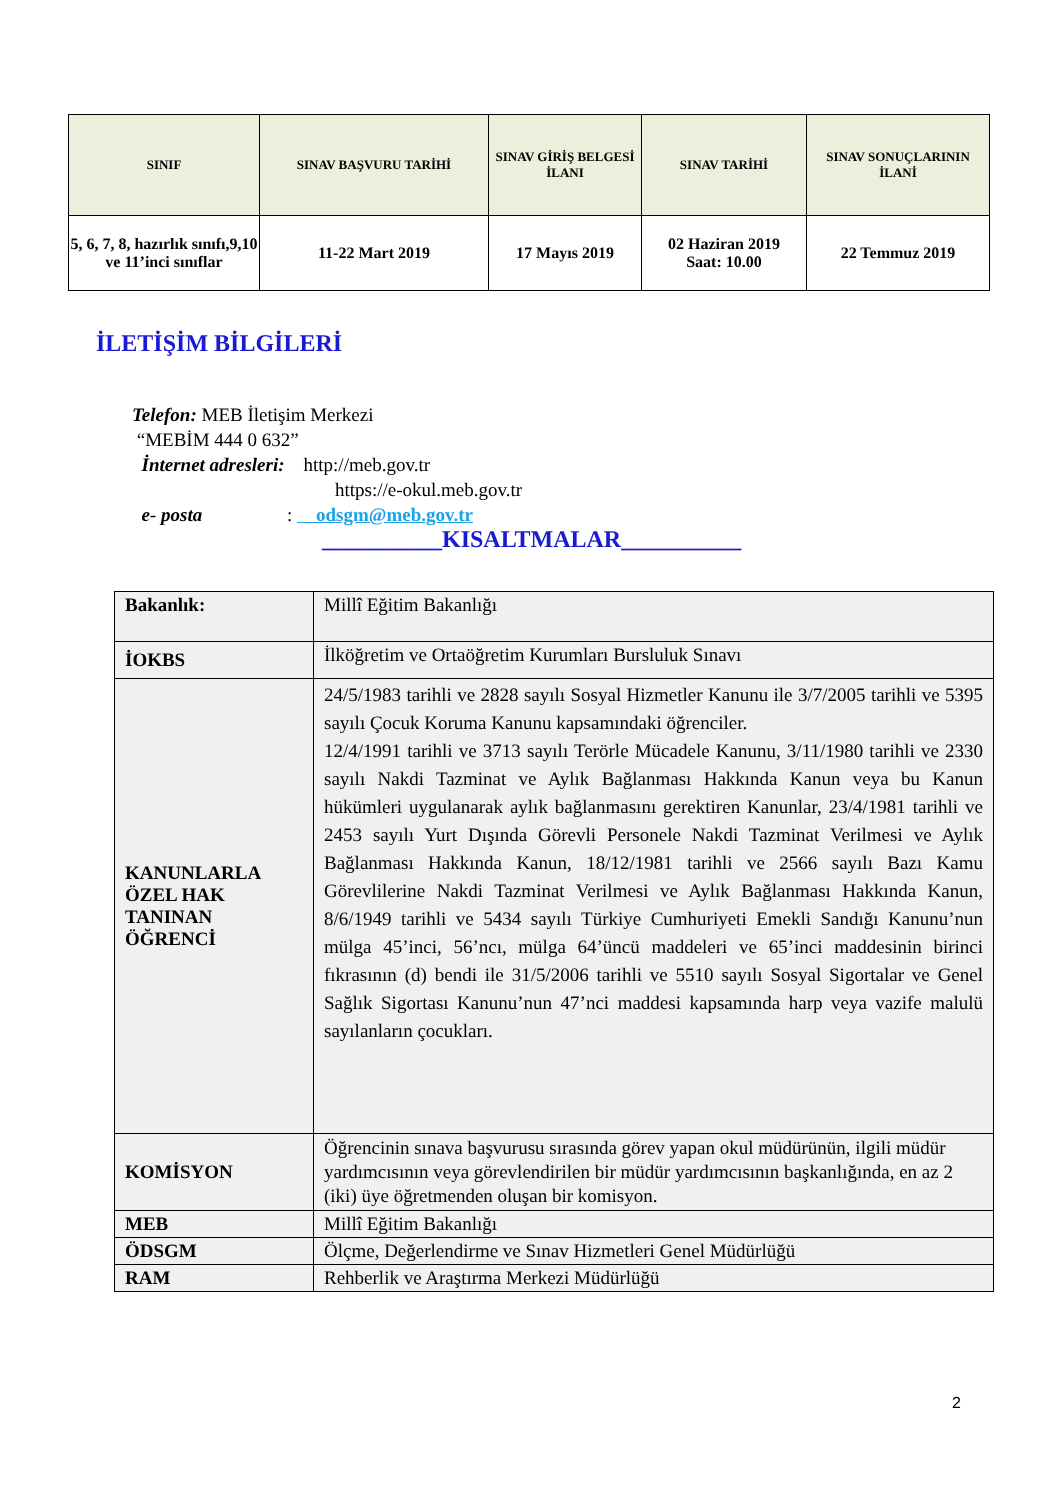| SINIF | SINAV BAŞVURU TARİHİ | SINAV GİRİŞ BELGESİ İLANI | SINAV TARİHİ | SINAV SONUÇLARININ İLANİ |
| --- | --- | --- | --- | --- |
| 5, 6, 7, 8, hazırlık sınıfı,9,10 ve 11’inci sınıflar | 11-22 Mart 2019 | 17 Mayıs 2019 | 02 Haziran 2019 Saat: 10.00 | 22 Temmuz 2019 |
İLETİŞİM BİLGİLERİ
Telefon: MEB İletişim Merkezi
“MEBİM 444 0 632”
İnternet adresleri: http://meb.gov.tr
https://e-okul.meb.gov.tr
e- posta : odsgm@meb.gov.tr
__________KISALTMALAR__________
| Bakanlık: | Millî Eğitim Bakanlığı |
| İOKBS | İlköğretim ve Ortaöğretim Kurumları Bursluluk Sınavı |
| KANUNLARLA ÖZEL HAK TANINAN ÖĞRENCİ | 24/5/1983 tarihli ve 2828 sayılı Sosyal Hizmetler Kanunu ile 3/7/2005 tarihli ve 5395 sayılı Çocuk Koruma Kanunu kapsamındaki öğrenciler. 12/4/1991 tarihli ve 3713 sayılı Terörle Mücadele Kanunu, 3/11/1980 tarihli ve 2330 sayılı Nakdi Tazminat ve Aylık Bağlanması Hakkında Kanun veya bu Kanun hükümleri uygulanarak aylık bağlanmasını gerektiren Kanunlar, 23/4/1981 tarihli ve 2453 sayılı Yurt Dışında Görevli Personele Nakdi Tazminat Verilmesi ve Aylık Bağlanması Hakkında Kanun, 18/12/1981 tarihli ve 2566 sayılı Bazı Kamu Görevlilerine Nakdi Tazminat Verilmesi ve Aylık Bağlanması Hakkında Kanun, 8/6/1949 tarihli ve 5434 sayılı Türkiye Cumhuriyeti Emekli Sandığı Kanunu’nun mülga 45’inci, 56’ncı, mülga 64’üncü maddeleri ve 65’inci maddesinin birinci fıkrasının (d) bendi ile 31/5/2006 tarihli ve 5510 sayılı Sosyal Sigortalar ve Genel Sağlık Sigortası Kanunu’nun 47’nci maddesi kapsamında harp veya vazife malulü sayılanların çocukları. |
| KOMİSYON | Öğrencinin sınava başvurusu sırasında görev yapan okul müdürünün, ilgili müdür yardımcısının veya görevlendirilen bir müdür yardımcısının başkanlığında, en az 2 (iki) üye öğretmenden oluşan bir komisyon. |
| MEB | Millî Eğitim Bakanlığı |
| ÖDSGM | Ölçme, Değerlendirme ve Sınav Hizmetleri Genel Müdürlüğü |
| RAM | Rehberlik ve Araştırma Merkezi Müdürlüğü |
2